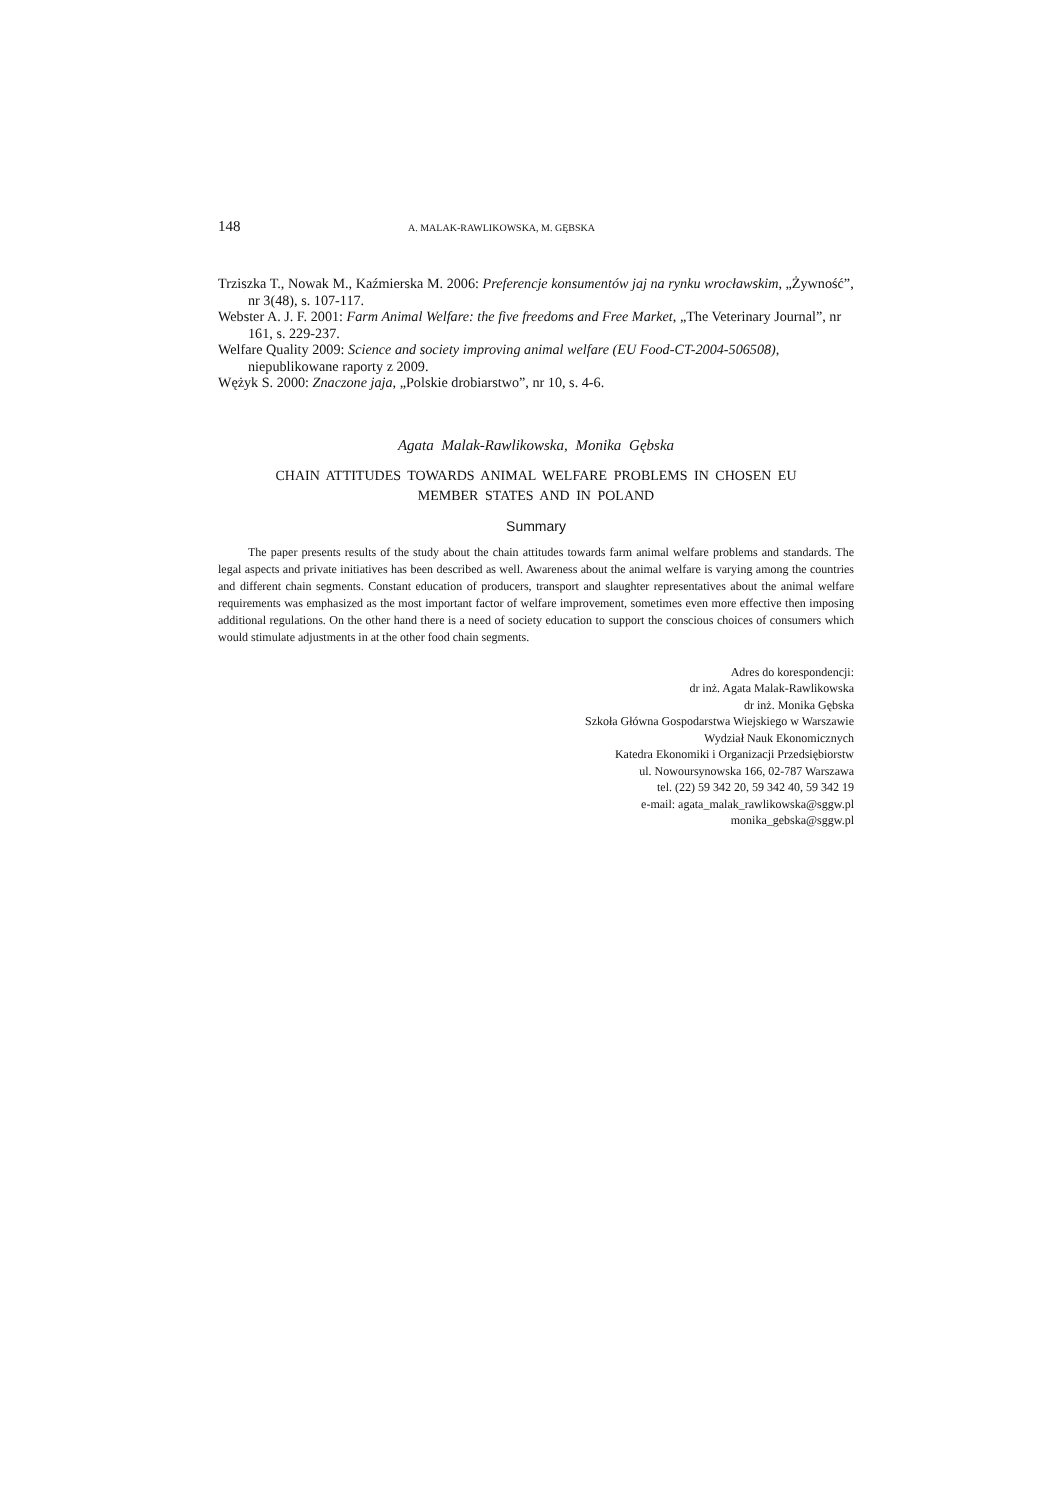148 A. MALAK-RAWLIKOWSKA, M. GĘBSKA
Trziszka T., Nowak M., Kaźmierska M. 2006: Preferencje konsumentów jaj na rynku wrocławskim, „Żywność”, nr 3(48), s. 107-117.
Webster A. J. F. 2001: Farm Animal Welfare: the five freedoms and Free Market, „The Veterinary Journal”, nr 161, s. 229-237.
Welfare Quality 2009: Science and society improving animal welfare (EU Food-CT-2004-506508), niepublikowane raporty z 2009.
Wężyk S. 2000: Znaczone jaja, „Polskie drobiarstwo”, nr 10, s. 4-6.
Agata Malak-Rawlikowska, Monika Gębska
CHAIN ATTITUDES TOWARDS ANIMAL WELFARE PROBLEMS IN CHOSEN EU
MEMBER STATES AND IN POLAND
Summary
The paper presents results of the study about the chain attitudes towards farm animal welfare problems and standards. The legal aspects and private initiatives has been described as well. Awareness about the animal welfare is varying among the countries and different chain segments. Constant education of producers, transport and slaughter representatives about the animal welfare requirements was emphasized as the most important factor of welfare improvement, sometimes even more effective then imposing additional regulations. On the other hand there is a need of society education to support the conscious choices of consumers which would stimulate adjustments in at the other food chain segments.
Adres do korespondencji:
dr inż. Agata Malak-Rawlikowska
dr inż. Monika Gębska
Szkoła Główna Gospodarstwa Wiejskiego w Warszawie
Wydział Nauk Ekonomicznych
Katedra Ekonomiki i Organizacji Przedsiębiorstw
ul. Nowoursynowska 166, 02-787 Warszawa
tel. (22) 59 342 20, 59 342 40, 59 342 19
e-mail: agata_malak_rawlikowska@sggw.pl
monika_gebska@sggw.pl